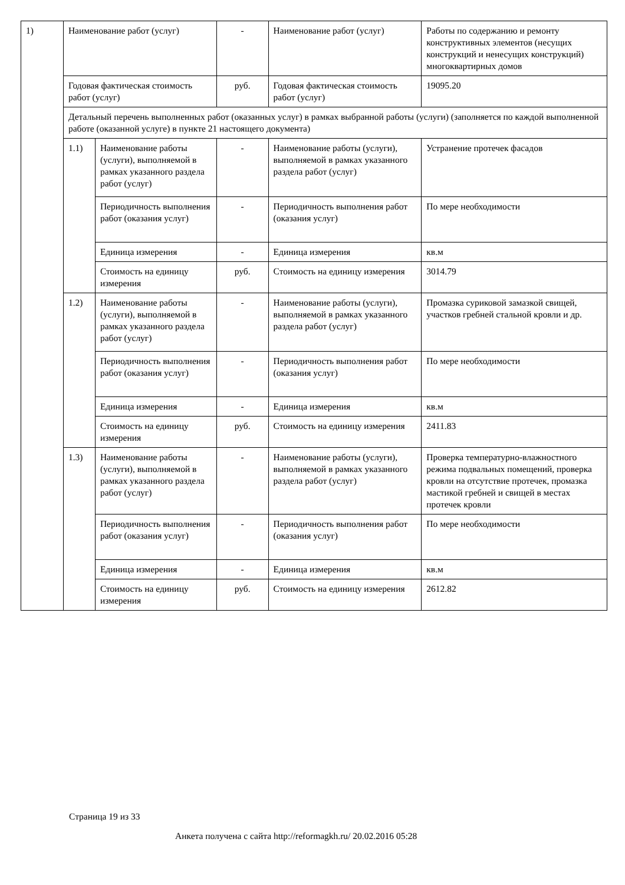| 1) | Наименование работ (услуг) | | - | Наименование работ (услуг) | Работы по содержанию и ремонту конструктивных элементов (несущих конструкций и ненесущих конструкций) многоквартирных домов |
| | Годовая фактическая стоимость работ (услуг) | | руб. | Годовая фактическая стоимость работ (услуг) | 19095.20 |
| | Детальный перечень выполненных работ (оказанных услуг) в рамках выбранной работы (услуги) (заполняется по каждой выполненной работе (оказанной услуге) в пункте 21 настоящего документа) | | | | |
| | 1.1) | Наименование работы (услуги), выполняемой в рамках указанного раздела работ (услуг) | - | Наименование работы (услуги), выполняемой в рамках указанного раздела работ (услуг) | Устранение протечек фасадов |
| | | Периодичность выполнения работ (оказания услуг) | - | Периодичность выполнения работ (оказания услуг) | По мере необходимости |
| | | Единица измерения | - | Единица измерения | кв.м |
| | | Стоимость на единицу измерения | руб. | Стоимость на единицу измерения | 3014.79 |
| | 1.2) | Наименование работы (услуги), выполняемой в рамках указанного раздела работ (услуг) | - | Наименование работы (услуги), выполняемой в рамках указанного раздела работ (услуг) | Промазка суриковой замазкой свищей, участков гребней стальной кровли и др. |
| | | Периодичность выполнения работ (оказания услуг) | - | Периодичность выполнения работ (оказания услуг) | По мере необходимости |
| | | Единица измерения | - | Единица измерения | кв.м |
| | | Стоимость на единицу измерения | руб. | Стоимость на единицу измерения | 2411.83 |
| | 1.3) | Наименование работы (услуги), выполняемой в рамках указанного раздела работ (услуг) | - | Наименование работы (услуги), выполняемой в рамках указанного раздела работ (услуг) | Проверка температурно-влажностного режима подвальных помещений, проверка кровли на отсутствие протечек, промазка мастикой гребней и свищей в местах протечек кровли |
| | | Периодичность выполнения работ (оказания услуг) | - | Периодичность выполнения работ (оказания услуг) | По мере необходимости |
| | | Единица измерения | - | Единица измерения | кв.м |
| | | Стоимость на единицу измерения | руб. | Стоимость на единицу измерения | 2612.82 |
Страница 19 из 33
Анкета получена с сайта http://reformagkh.ru/ 20.02.2016 05:28